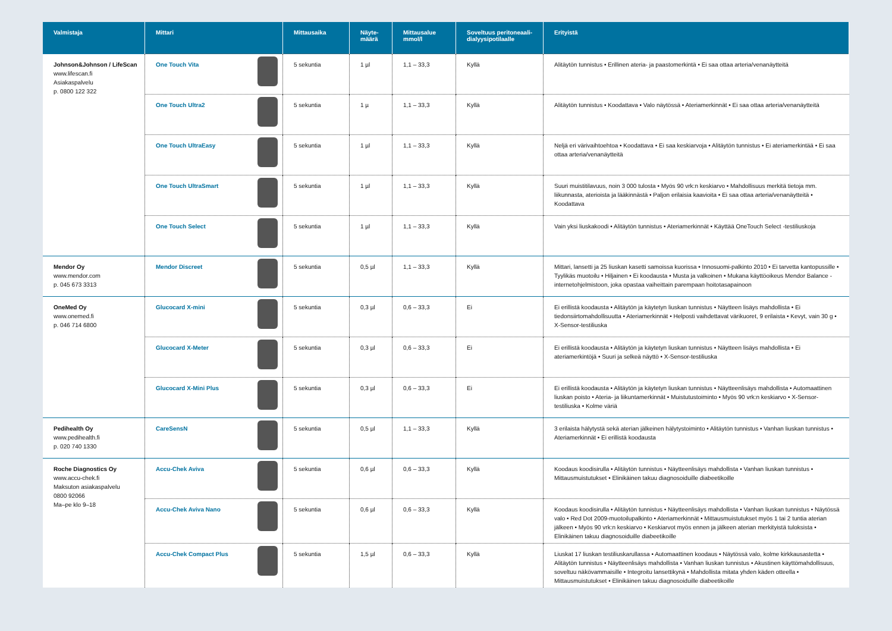| Valmistaja | Mittari | Mittausaika | Näyte- määrä | Mittausalue mmol/l | Soveltuus peritoneaali- dialyysipotilaalle | Erityistä |
| --- | --- | --- | --- | --- | --- | --- |
| Johnson&Johnson / LifeScan www.lifescan.fi Asiakaspalvelu p. 0800 122 322 | One Touch Vita | 5 sekuntia | 1 µl | 1,1 – 33,3 | Kyllä | Alitäytön tunnistus • Erillinen ateria- ja paastomerkintä • Ei saa ottaa arteria/venanäytteitä |
| | One Touch Ultra2 | 5 sekuntia | 1 µ | 1,1 – 33,3 | Kyllä | Alitäytön tunnistus • Koodattava • Valo näytössä • Ateriamerkinnät • Ei saa ottaa arteria/venanäytteitä |
| | One Touch UltraEasy | 5 sekuntia | 1 µl | 1,1 – 33,3 | Kyllä | Neljä eri värivaihtoehtoa • Koodattava • Ei saa keskiarvoja • Alitäytön tunnistus • Ei ateriamerkintää • Ei saa ottaa arteria/venanäytteitä |
| | One Touch UltraSmart | 5 sekuntia | 1 µl | 1,1 – 33,3 | Kyllä | Suuri muistitilavuus, noin 3 000 tulosta • Myös 90 vrk:n keskiarvo • Mahdollisuus merkitä tietoja mm. liikunnasta, aterioista ja lääkinnästä • Paljon erilaisia kaavioita • Ei saa ottaa arteria/venanäytteitä • Koodattava |
| | One Touch Select | 5 sekuntia | 1 µl | 1,1 – 33,3 | Kyllä | Vain yksi liuskakoodi • Alitäytön tunnistus • Ateriamerkinnät • Käyttää OneTouch Select -testiliuskoja |
| Mendor Oy www.mendor.com p. 045 673 3313 | Mendor Discreet | 5 sekuntia | 0,5 µl | 1,1 – 33,3 | Kyllä | Mittari, lansetti ja 25 liuskan kasetti samoissa kuorissa • Innosuomi-palkinto 2010 • Ei tarvetta kantopussille • Tyylikäs muotoilu • Hiljainen • Ei koodausta • Musta ja valkoinen • Mukana käyttöoikeus Mendor Balance -internetohjelmistoon, joka opastaa vaiheittain parempaan hoitotasapainoon |
| OneMed Oy www.onemed.fi p. 046 714 6800 | Glucocard X-mini | 5 sekuntia | 0,3 µl | 0,6 – 33,3 | Ei | Ei erillistä koodausta • Alitäytön ja käytetyn liuskan tunnistus • Näytteen lisäys mahdollista • Ei tiedonsiirtomahdollisuutta • Ateriamerkinnät • Helposti vaihdettavat värikuoret, 9 erilaista • Kevyt, vain 30 g • X-Sensor-testiliuska |
| | Glucocard X-Meter | 5 sekuntia | 0,3 µl | 0,6 – 33,3 | Ei | Ei erillistä koodausta • Alitäytön ja käytetyn liuskan tunnistus • Näytteen lisäys mahdollista • Ei ateriamerkintöjä • Suuri ja selkeä näyttö • X-Sensor-testiliuska |
| | Glucocard X-Mini Plus | 5 sekuntia | 0,3 µl | 0,6 – 33,3 | Ei | Ei erillistä koodausta • Alitäytön ja käytetyn liuskan tunnistus • Näytteenlisäys mahdollista • Automaattinen liuskan poisto • Ateria- ja liikuntamerkinnät • Muistutustoiminto • Myös 90 vrk:n keskiarvo • X-Sensor-testiliuska • Kolme väriä |
| Pedihealth Oy www.pedihealth.fi p. 020 740 1330 | CareSensN | 5 sekuntia | 0,5 µl | 1,1 – 33,3 | Kyllä | 3 erilaista hälytystä sekä aterian jälkeinen hälytystoiminto • Alitäytön tunnistus • Vanhan liuskan tunnistus • Ateriamerkinnät • Ei erillistä koodausta |
| Roche Diagnostics Oy www.accu-chek.fi Maksuton asiakaspalvelu 0800 92066 Ma–pe klo 9–18 | Accu-Chek Aviva | 5 sekuntia | 0,6 µl | 0,6 – 33,3 | Kyllä | Koodaus koodisirulla • Alitäytön tunnistus • Näytteenlisäys mahdollista • Vanhan liuskan tunnistus • Mittausmuistutukset • Elinikäinen takuu diagnosoiduille diabeetikoille |
| | Accu-Chek Aviva Nano | 5 sekuntia | 0,6 µl | 0,6 – 33,3 | Kyllä | Koodaus koodisirulla • Alitäytön tunnistus • Näytteenlisäys mahdollista • Vanhan liuskan tunnistus • Näytössä valo • Red Dot 2009-muotoilupalkinto • Ateriamerkinnät • Mittausmuistutukset myös 1 tai 2 tuntia aterian jälkeen • Myös 90 vrk:n keskiarvo • Keskiarvot myös ennen ja jälkeen aterian merkityistä tuloksista • Elinikäinen takuu diagnosoiduille diabeetikoille |
| | Accu-Chek Compact Plus | 5 sekuntia | 1,5 µl | 0,6 – 33,3 | Kyllä | Liuskat 17 liuskan testiliuskarullassa • Automaattinen koodaus • Näytössä valo, kolme kirkkausastetta • Alitäytön tunnistus • Näytteenlisäys mahdollista • Vanhan liuskan tunnistus • Akustinen käyttömahdollisuus, soveltuu näkövammaisille • Integroitu lansettikynä • Mahdollista mitata yhden käden otteella • Mittausmuistutukset • Elinikäinen takuu diagnosoiduille diabeetikoille |